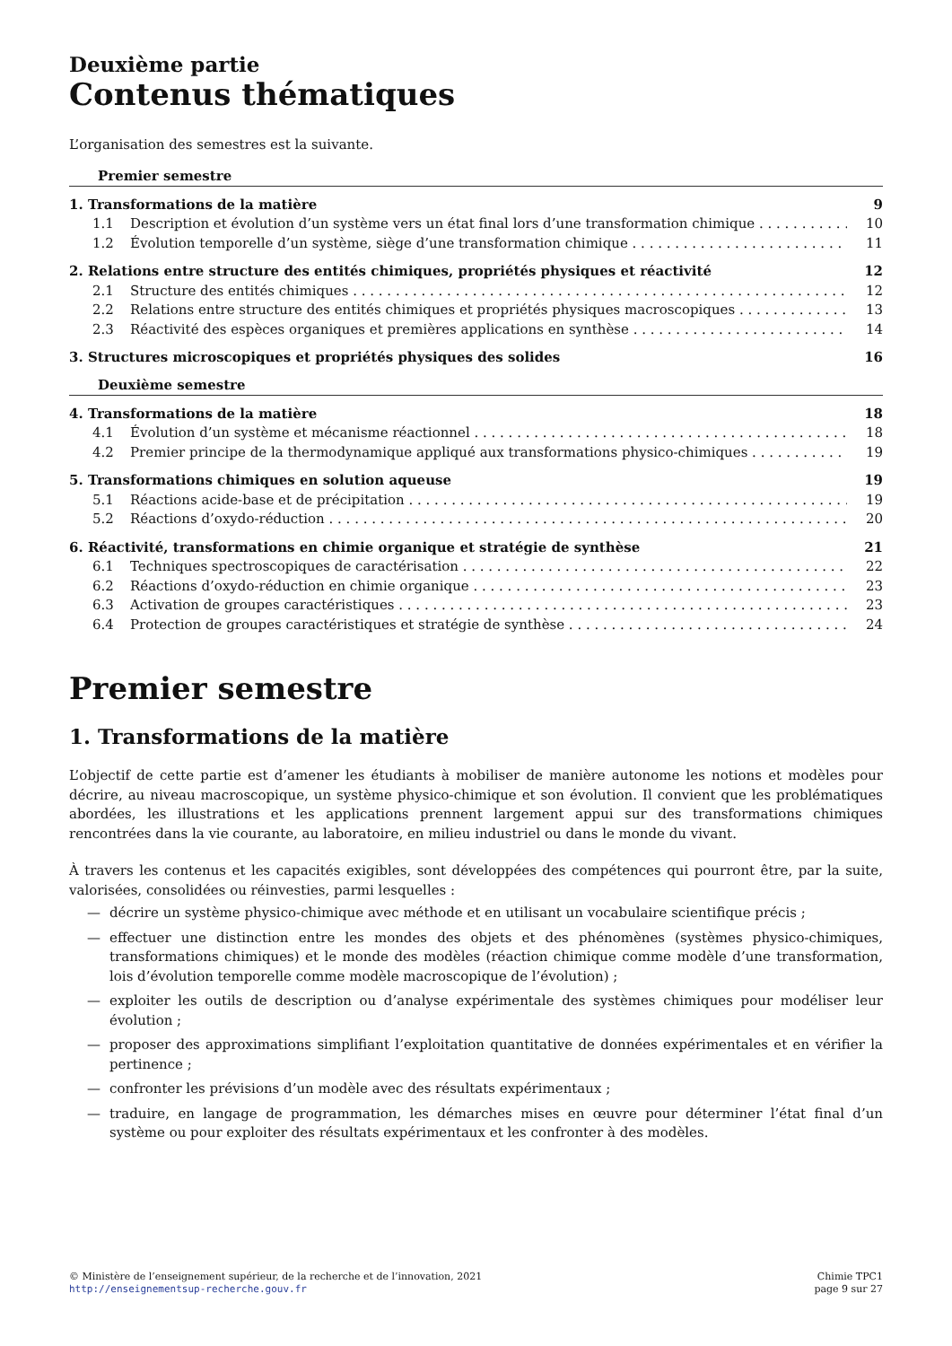Deuxième partie
Contenus thématiques
L’organisation des semestres est la suivante.
Premier semestre
1. Transformations de la matière 9
1.1 Description et évolution d’un système vers un état final lors d’une transformation chimique 10
1.2 Évolution temporelle d’un système, siège d’une transformation chimique 11
2. Relations entre structure des entités chimiques, propriétés physiques et réactivité 12
2.1 Structure des entités chimiques 12
2.2 Relations entre structure des entités chimiques et propriétés physiques macroscopiques 13
2.3 Réactivité des espèces organiques et premières applications en synthèse 14
3. Structures microscopiques et propriétés physiques des solides 16
Deuxième semestre
4. Transformations de la matière 18
4.1 Évolution d’un système et mécanisme réactionnel 18
4.2 Premier principe de la thermodynamique appliqué aux transformations physico-chimiques 19
5. Transformations chimiques en solution aqueuse 19
5.1 Réactions acide-base et de précipitation 19
5.2 Réactions d’oxydo-réduction 20
6. Réactivité, transformations en chimie organique et stratégie de synthèse 21
6.1 Techniques spectroscopiques de caractérisation 22
6.2 Réactions d’oxydo-réduction en chimie organique 23
6.3 Activation de groupes caractéristiques 23
6.4 Protection de groupes caractéristiques et stratégie de synthèse 24
Premier semestre
1. Transformations de la matière
L’objectif de cette partie est d’amener les étudiants à mobiliser de manière autonome les notions et modèles pour décrire, au niveau macroscopique, un système physico-chimique et son évolution. Il convient que les problématiques abordées, les illustrations et les applications prennent largement appui sur des transformations chimiques rencontrées dans la vie courante, au laboratoire, en milieu industriel ou dans le monde du vivant.
À travers les contenus et les capacités exigibles, sont développées des compétences qui pourront être, par la suite, valorisées, consolidées ou réinvesties, parmi lesquelles :
— décrire un système physico-chimique avec méthode et en utilisant un vocabulaire scientifique précis ;
— effectuer une distinction entre les mondes des objets et des phénomènes (systèmes physico-chimiques, transformations chimiques) et le monde des modèles (réaction chimique comme modèle d’une transformation, lois d’évolution temporelle comme modèle macroscopique de l’évolution) ;
— exploiter les outils de description ou d’analyse expérimentale des systèmes chimiques pour modéliser leur évolution ;
— proposer des approximations simplifiant l’exploitation quantitative de données expérimentales et en vérifier la pertinence ;
— confronter les prévisions d’un modèle avec des résultats expérimentaux ;
— traduire, en langage de programmation, les démarches mises en œuvre pour déterminer l’état final d’un système ou pour exploiter des résultats expérimentaux et les confronter à des modèles.
© Ministère de l’enseignement supérieur, de la recherche et de l’innovation, 2021
http://enseignementsup-recherche.gouv.fr
Chimie TPC1
page 9 sur 27